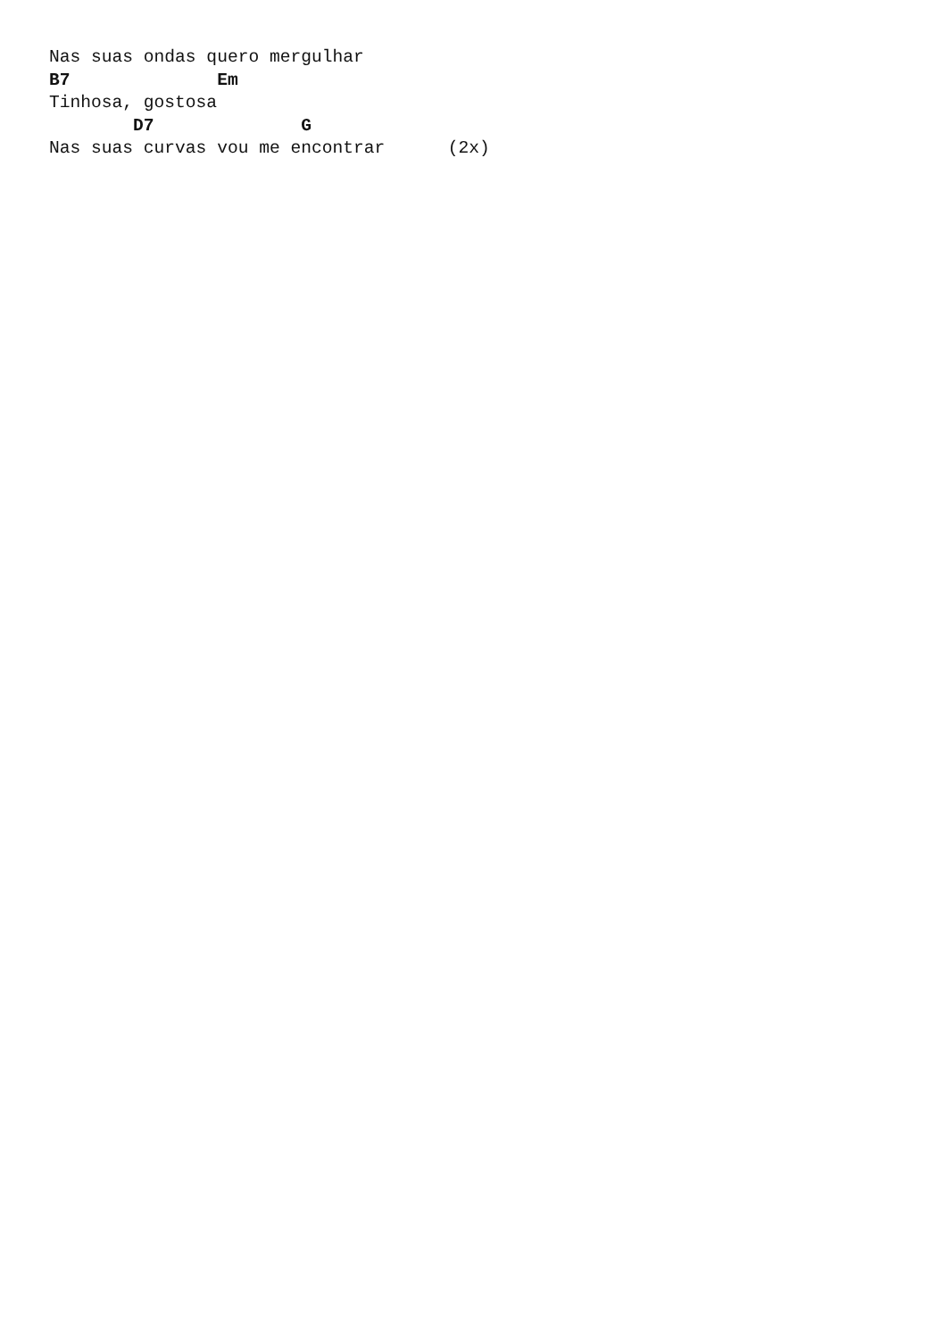Nas suas ondas quero mergulhar
B7              Em
Tinhosa, gostosa
        D7              G
Nas suas curvas vou me encontrar      (2x)